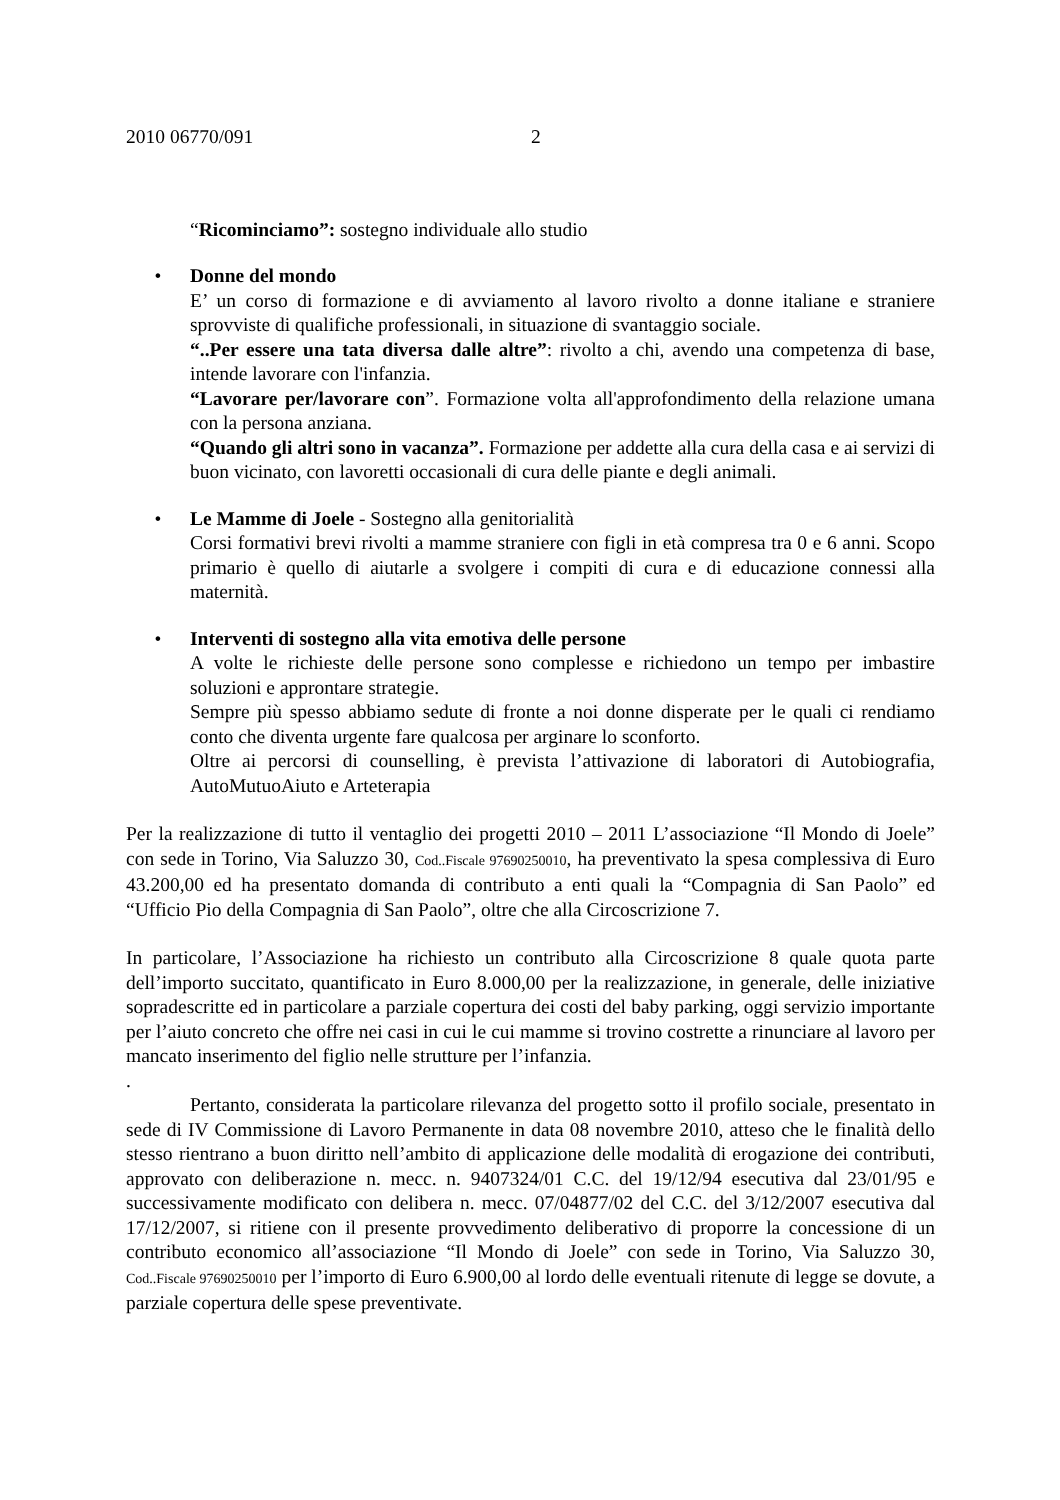2010 06770/091 2
“Ricominciamo”: sostegno individuale allo studio
• Donne del mondo
E’ un corso di formazione e di avviamento al lavoro rivolto a donne italiane e straniere sprovviste di qualifiche professionali, in situazione di svantaggio sociale.
“..Per essere una tata diversa dalle altre”: rivolto a chi, avendo una competenza di base, intende lavorare con l'infanzia.
“Lavorare per/lavorare con”. Formazione volta all'approfondimento della relazione umana con la persona anziana.
“Quando gli altri sono in vacanza”. Formazione per addette alla cura della casa e ai servizi di buon vicinato, con lavoretti occasionali di cura delle piante e degli animali.
• Le Mamme di Joele - Sostegno alla genitorialità
Corsi formativi brevi rivolti a mamme straniere con figli in età compresa tra 0 e 6 anni. Scopo primario è quello di aiutarle a svolgere i compiti di cura e di educazione connessi alla maternità.
• Interventi di sostegno alla vita emotiva delle persone
A volte le richieste delle persone sono complesse e richiedono un tempo per imbastire soluzioni e approntare strategie.
Sempre più spesso abbiamo sedute di fronte a noi donne disperate per le quali ci rendiamo conto che diventa urgente fare qualcosa per arginare lo sconforto.
Oltre ai percorsi di counselling, è prevista l’attivazione di laboratori di Autobiografia, AutoMutuoAiuto e Arteterapia
Per la realizzazione di tutto il ventaglio dei progetti 2010 – 2011 L’associazione “Il Mondo di Joele” con sede in Torino, Via Saluzzo 30, Cod..Fiscale 97690250010, ha preventivato la spesa complessiva di Euro 43.200,00 ed ha presentato domanda di contributo a enti quali la “Compagnia di San Paolo” ed “Ufficio Pio della Compagnia di San Paolo”, oltre che alla Circoscrizione 7.
In particolare, l’Associazione ha richiesto un contributo alla Circoscrizione 8 quale quota parte dell’importo succitato, quantificato in Euro 8.000,00 per la realizzazione, in generale, delle iniziative sopradescritte ed in particolare a parziale copertura dei costi del baby parking, oggi servizio importante per l’aiuto concreto che offre nei casi in cui le cui mamme si trovino costrette a rinunciare al lavoro per mancato inserimento del figlio nelle strutture per l’infanzia.
.
Pertanto, considerata la particolare rilevanza del progetto sotto il profilo sociale, presentato in sede di IV Commissione di Lavoro Permanente in data 08 novembre 2010, atteso che le finalità dello stesso rientrano a buon diritto nell’ambito di applicazione delle modalità di erogazione dei contributi, approvato con deliberazione n. mecc. n. 9407324/01 C.C. del 19/12/94 esecutiva dal 23/01/95 e successivamente modificato con delibera n. mecc. 07/04877/02 del C.C. del 3/12/2007 esecutiva dal 17/12/2007, si ritiene con il presente provvedimento deliberativo di proporre la concessione di un contributo economico all’associazione “Il Mondo di Joele” con sede in Torino, Via Saluzzo 30, Cod..Fiscale 97690250010 per l’importo di Euro 6.900,00 al lordo delle eventuali ritenute di legge se dovute, a parziale copertura delle spese preventivate.